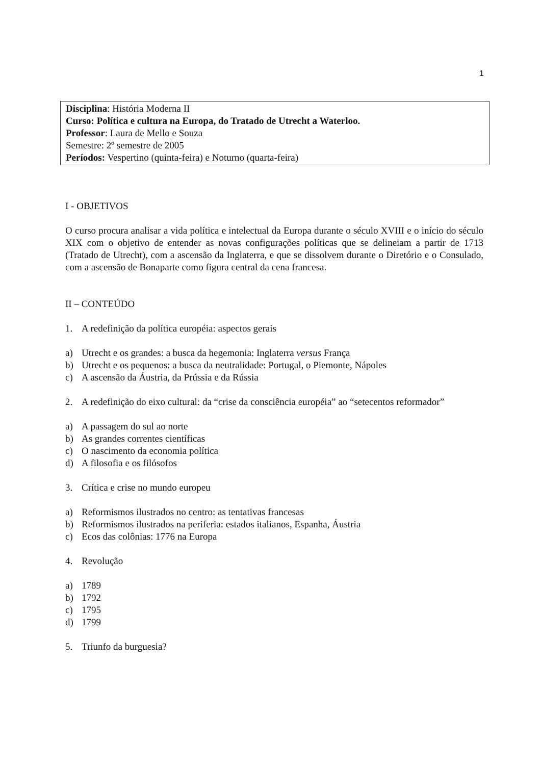1
Disciplina: História Moderna II
Curso: Política e cultura na Europa, do Tratado de Utrecht a Waterloo.
Professor: Laura de Mello e Souza
Semestre: 2º semestre de 2005
Períodos: Vespertino (quinta-feira) e Noturno (quarta-feira)
I - OBJETIVOS
O curso procura analisar a vida política e intelectual da Europa durante o século XVIII e o início do século XIX com o objetivo de entender as novas configurações políticas que se delineiam a partir de 1713 (Tratado de Utrecht), com a ascensão da Inglaterra, e que se dissolvem durante o Diretório e o Consulado, com a ascensão de Bonaparte como figura central da cena francesa.
II – CONTEÚDO
1. A redefinição da política européia: aspectos gerais
a) Utrecht e os grandes: a busca da hegemonia: Inglaterra versus França
b) Utrecht e os pequenos: a busca da neutralidade: Portugal, o Piemonte, Nápoles
c) A ascensão da Áustria, da Prússia e da Rússia
2. A redefinição do eixo cultural: da “crise da consciência européia” ao “setecentos reformador”
a) A passagem do sul ao norte
b) As grandes correntes científicas
c) O nascimento da economia política
d) A filosofia e os filósofos
3. Crítica e crise no mundo europeu
a) Reformismos ilustrados no centro: as tentativas francesas
b) Reformismos ilustrados na periferia: estados italianos, Espanha, Áustria
c) Ecos das colônias: 1776 na Europa
4. Revolução
a) 1789
b) 1792
c) 1795
d) 1799
5. Triunfo da burguesia?